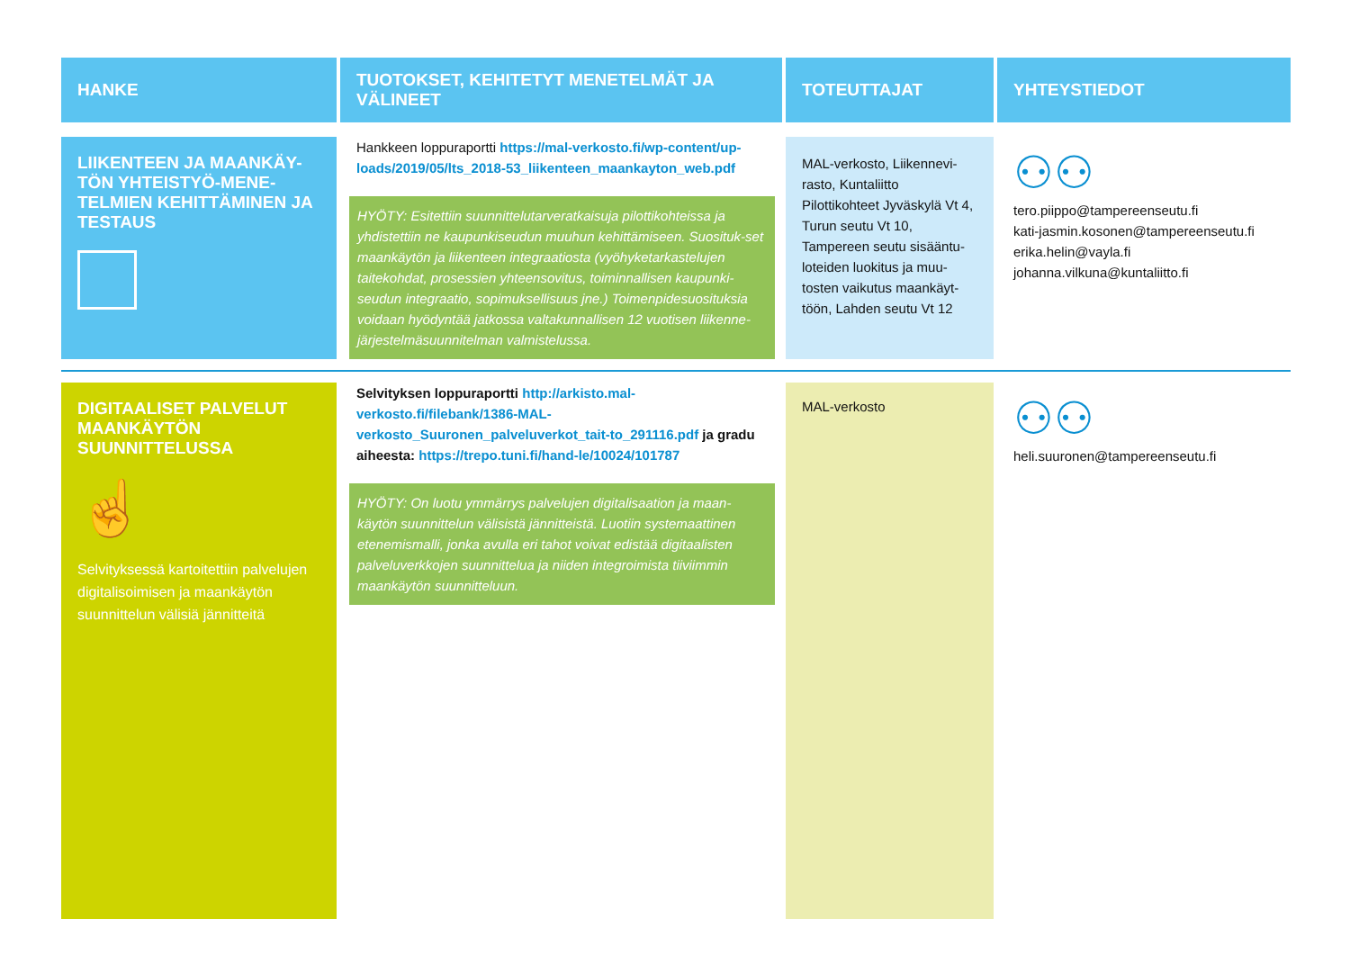| HANKE | TUOTOKSET, KEHITETYT MENETELMÄT JA VÄLINEET | TOTEUTTAJAT | YHTEYSTIEDOT |
| --- | --- | --- | --- |
| LIIKENTEEN JA MAANKÄY-TÖN YHTEISTYÖ-MENE-TELMIEN KEHITTÄMINEN JA TESTAUS | Hankkeen loppuraportti https://mal-verkosto.fi/wp-content/up-loads/2019/05/lts_2018-53_liikenteen_maankayton_web.pdf HYÖTY: Esitettiin suunnittelutarveratkaisuja pilottikohteissa ja yhdistettiin ne kaupunkiseudun muuhun kehittämiseen. Suosituk-set maankäytön ja liikenteen integraatiosta (vyöhyketarkastelujen taitekohdat, prosessien yhteensovitus, toiminnallisen kaupunki-seudun integraatio, sopimuksellisuus jne.) Toimenpidesuosituksia voidaan hyödyntää jatkossa valtakunnallisen 12 vuotisen liikenne-järjestelmäsuunnitelman valmistelussa. | MAL-verkosto, Liikennevi-rasto, Kuntaliitto Pilottikohteet Jyväskylä Vt 4, Turun seutu Vt 10, Tampereen seutu sisääntu-loteiden luokitus ja muu-tosten vaikutus maankäyt-töön, Lahden seutu Vt 12 | ⚇⚇ tero.piippo@tampereenseutu.fi kati-jasmin.kosonen@tampereenseutu.fi erika.helin@vayla.fi johanna.vilkuna@kuntaliitto.fi |
| DIGITAALISET PALVELUT MAANKÄYTÖN SUUNNITTELUSSA ☝ Selvityksessä kartoitettiin palvelujen digitalisoimisen ja maankäytön suunnittelun välisiä jännitteitä | Selvityksen loppuraportti http://arkisto.mal-verkosto.fi/filebank/1386-MAL-verkosto_Suuronen_palveluverkot_tait-to_291116.pdf ja gradu aiheesta: https://trepo.tuni.fi/hand-le/10024/101787 HYÖTY: On luotu ymmärrys palvelujen digitalisaation ja maan-käytön suunnittelun välisistä jännitteistä. Luotiin systemaattinen etenemismalli, jonka avulla eri tahot voivat edistää digitaalisten palveluverkkojen suunnittelua ja niiden integroimista tiiviimmin maankäytön suunnitteluun. | MAL-verkosto | ⚇⚇ heli.suuronen@tampereenseutu.fi |